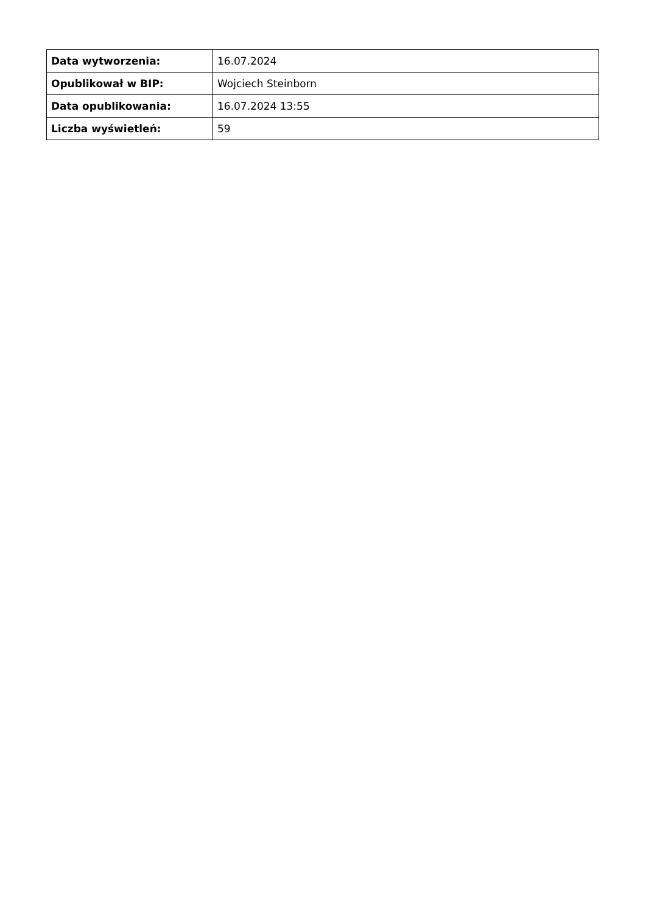| Data wytworzenia: | 16.07.2024 |
| Opublikował w BIP: | Wojciech Steinborn |
| Data opublikowania: | 16.07.2024 13:55 |
| Liczba wyświetleń: | 59 |